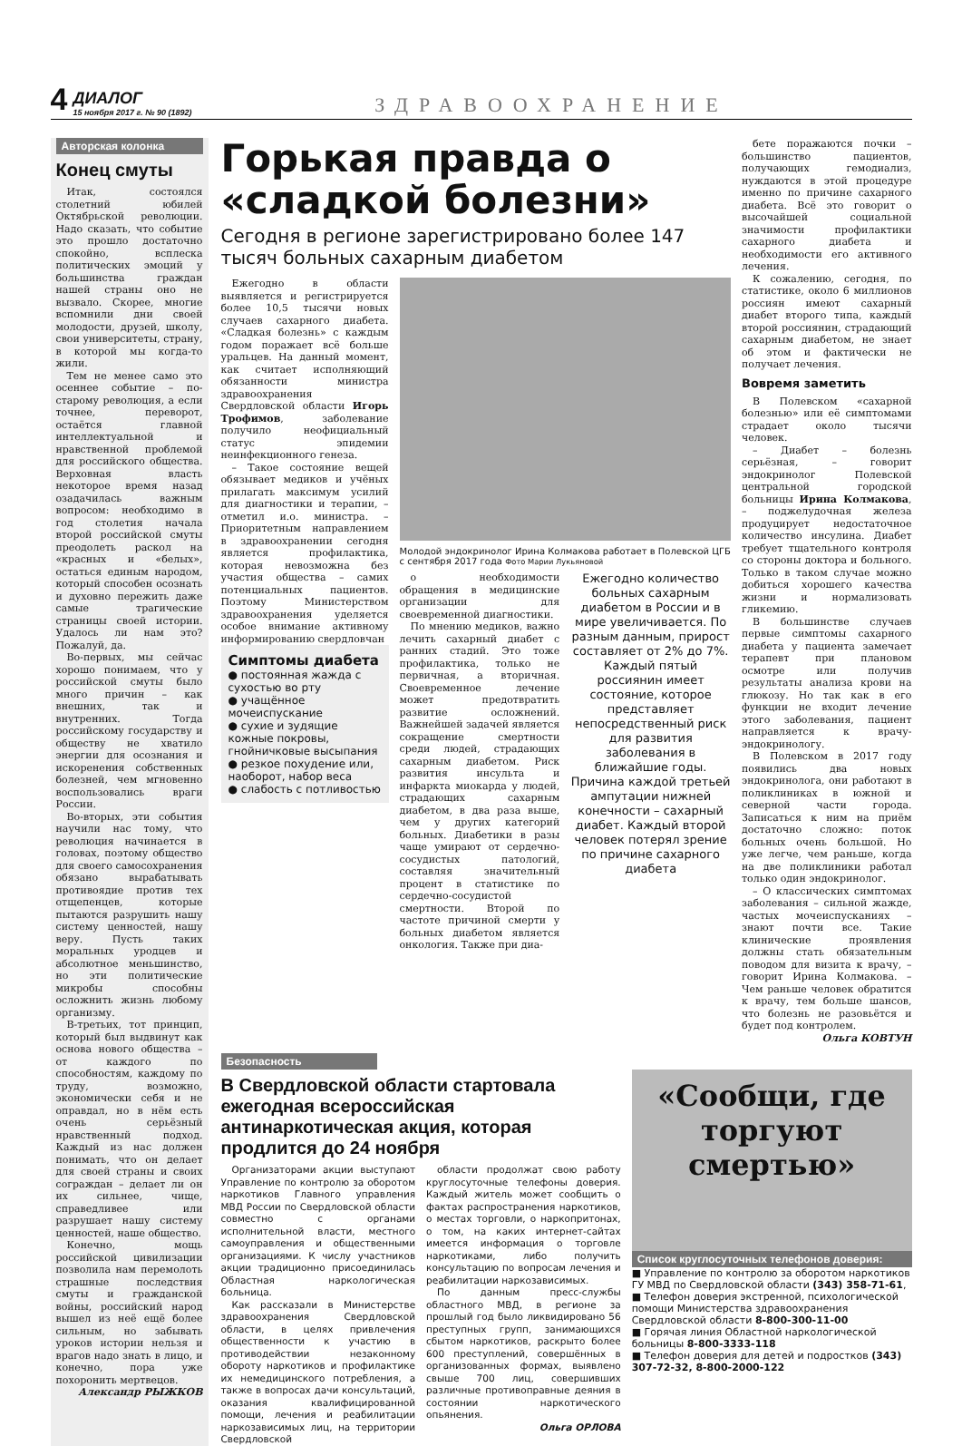4 ДИАЛОГ
15 ноября 2017 г. № 90 (1892) ЗДРАВООХРАНЕНИЕ
Авторская колонка
Конец смуты
Итак, состоялся столетний юбилей Октябрьской революции. Надо сказать, что событие это прошло достаточно спокойно, всплеска политических эмоций у большинства граждан нашей страны оно не вызвало. Скорее, многие вспомнили дни своей молодости, друзей, школу, свои университеты, страну, в которой мы когда-то жили.
Тем не менее само это осеннее событие – по-старому революция, а если точнее, переворот, остаётся главной интеллектуальной и нравственной проблемой для российского общества. Верховная власть некоторое время назад озадачилась важным вопросом: необходимо в год столетия начала второй российской смуты преодолеть раскол на «красных и «белых», остаться единым народом, который способен осознать и духовно пережить даже самые трагические страницы своей истории. Удалось ли нам это? Пожалуй, да.
Во-первых, мы сейчас хорошо понимаем, что у российской смуты было много причин – как внешних, так и внутренних. Тогда российскому государству и обществу не хватило энергии для осознания и искоренения собственных болезней, чем мгновенно воспользовались враги России.
Во-вторых, эти события научили нас тому, что революция начинается в головах, поэтому общество для своего самосохранения обязано вырабатывать противоядие против тех отщепенцев, которые пытаются разрушить нашу систему ценностей, нашу веру. Пусть таких моральных уродцев и абсолютное меньшинство, но эти политические микробы способны осложнить жизнь любому организму.
В-третьих, тот принцип, который был выдвинут как основа нового общества – от каждого по способностям, каждому по труду, возможно, экономически себя и не оправдал, но в нём есть очень серьёзный нравственный подход. Каждый из нас должен понимать, что он делает для своей страны и своих сограждан – делает ли он их сильнее, чище, справедливее или разрушает нашу систему ценностей, наше общество.
Конечно, мощь российской цивилизации позволила нам перемолоть страшные последствия смуты и гражданской войны, российский народ вышел из неё ещё более сильным, но забывать уроков истории нельзя и врагов надо знать в лицо, и конечно, пора уже похоронить мертвецов.
Александр РЫЖКОВ
Горькая правда о «сладкой болезни»
Сегодня в регионе зарегистрировано более 147 тысяч больных сахарным диабетом
Ежегодно в области выявляется и регистрируется более 10,5 тысячи новых случаев сахарного диабета. «Сладкая болезнь» с каждым годом поражает всё больше уральцев. На данный момент, как считает исполняющий обязанности министра здравоохранения Свердловской области Игорь Трофимов, заболевание получило неофициальный статус эпидемии неинфекционного генеза.
– Такое состояние вещей обязывает медиков и учёных прилагать максимум усилий для диагностики и терапии, – отметил и.о. министра. – Приоритетным направлением в здравоохранении сегодня является профилактика, которая невозможна без участия общества – самих потенциальных пациентов. Поэтому Министерством здравоохранения уделяется особое внимание активному информированию свердловчан
Симптомы диабета
● постоянная жажда с сухостью во рту
● учащённое мочеиспускание
● сухие и зудящие кожные покровы, гнойничковые высыпания
● резкое похудение или, наоборот, набор веса
● слабость с потливостью
Молодой эндокринолог Ирина Колмакова работает в Полевской ЦГБ с сентября 2017 года Фото Марии Лукьяновой
о необходимости обращения в медицинские организации для своевременной диагностики.
По мнению медиков, важно лечить сахарный диабет с ранних стадий. Это тоже профилактика, только не первичная, а вторичная. Своевременное лечение может предотвратить развитие осложнений. Важнейшей задачей является сокращение смертности среди людей, страдающих сахарным диабетом. Риск развития инсульта и инфаркта миокарда у людей, страдающих сахарным диабетом, в два раза выше, чем у других категорий больных. Диабетики в разы чаще умирают от сердечно-сосудистых патологий, составляя значительный процент в статистике по сердечно-сосудистой смертности. Второй по частоте причиной смерти у больных диабетом является онкология. Также при диа-
Ежегодно количество больных сахарным диабетом в России и в мире увеличивается. По разным данным, прирост составляет от 2% до 7%. Каждый пятый россиянин имеет состояние, которое представляет непосредственный риск для развития заболевания в ближайшие годы. Причина каждой третьей ампутации нижней конечности – сахарный диабет. Каждый второй человек потерял зрение по причине сахарного диабета
бете поражаются почки – большинство пациентов, получающих гемодиализ, нуждаются в этой процедуре именно по причине сахарного диабета. Всё это говорит о высочайшей социальной значимости профилактики сахарного диабета и необходимости его активного лечения.
К сожалению, сегодня, по статистике, около 6 миллионов россиян имеют сахарный диабет второго типа, каждый второй россиянин, страдающий сахарным диабетом, не знает об этом и фактически не получает лечения.
Вовремя заметить
В Полевском «сахарной болезнью» или её симптомами страдает около тысячи человек.
– Диабет – болезнь серьёзная, – говорит эндокринолог Полевской центральной городской больницы Ирина Колмакова, – поджелудочная железа продуцирует недостаточное количество инсулина. Диабет требует тщательного контроля со стороны доктора и больного. Только в таком случае можно добиться хорошего качества жизни и нормализовать гликемию.
В большинстве случаев первые симптомы сахарного диабета у пациента замечает терапевт при плановом осмотре или получив результаты анализа крови на глюкозу. Но так как в его функции не входит лечение этого заболевания, пациент направляется к врачу-эндокринологу.
В Полевском в 2017 году появились два новых эндокринолога, они работают в поликлиниках в южной и северной части города. Записаться к ним на приём достаточно сложно: поток больных очень большой. Но уже легче, чем раньше, когда на две поликлиники работал только один эндокринолог.
– О классических симптомах заболевания – сильной жажде, частых мочеиспусканиях – знают почти все. Такие клинические проявления должны стать обязательным поводом для визита к врачу, – говорит Ирина Колмакова. – Чем раньше человек обратится к врачу, тем больше шансов, что болезнь не разовьётся и будет под контролем.
Ольга КОВТУН
Безопасность
В Свердловской области стартовала ежегодная всероссийская антинаркотическая акция, которая продлится до 24 ноября
Организаторами акции выступают Управление по контролю за оборотом наркотиков Главного управления МВД России по Свердловской области совместно с органами исполнительной власти, местного самоуправления и общественными организациями. К числу участников акции традиционно присоединилась Областная наркологическая больница.
Как рассказали в Министерстве здравоохранения Свердловской области, в целях привлечения общественности к участию в противодействии незаконному обороту наркотиков и профилактике их немедицинского потребления, а также в вопросах дачи консультаций, оказания квалифицированной помощи, лечения и реабилитации наркозависимых лиц, на территории Свердловской
области продолжат свою работу круглосуточные телефоны доверия. Каждый житель может сообщить о фактах распространения наркотиков, о местах торговли, о наркопритонах, о том, на каких интернет-сайтах имеется информация о торговле наркотиками, либо получить консультацию по вопросам лечения и реабилитации наркозависимых.
По данным пресс-службы областного МВД, в регионе за прошлый год было ликвидировано 56 преступных групп, занимающихся сбытом наркотиков, раскрыто более 600 преступлений, совершённых в организованных формах, выявлено свыше 700 лиц, совершивших различные противоправные деяния в состоянии наркотического опьянения.
Ольга ОРЛОВА
«Сообщи, где торгуют смертью»
Список круглосуточных телефонов доверия:
■ Управление по контролю за оборотом наркотиков ГУ МВД по Свердловской области (343) 358-71-61,
■ Телефон доверия экстренной, психологической помощи Министерства здравоохранения Свердловской области 8-800-300-11-00
■ Горячая линия Областной наркологической больницы 8-800-3333-118
■ Телефон доверия для детей и подростков (343) 307-72-32, 8-800-2000-122